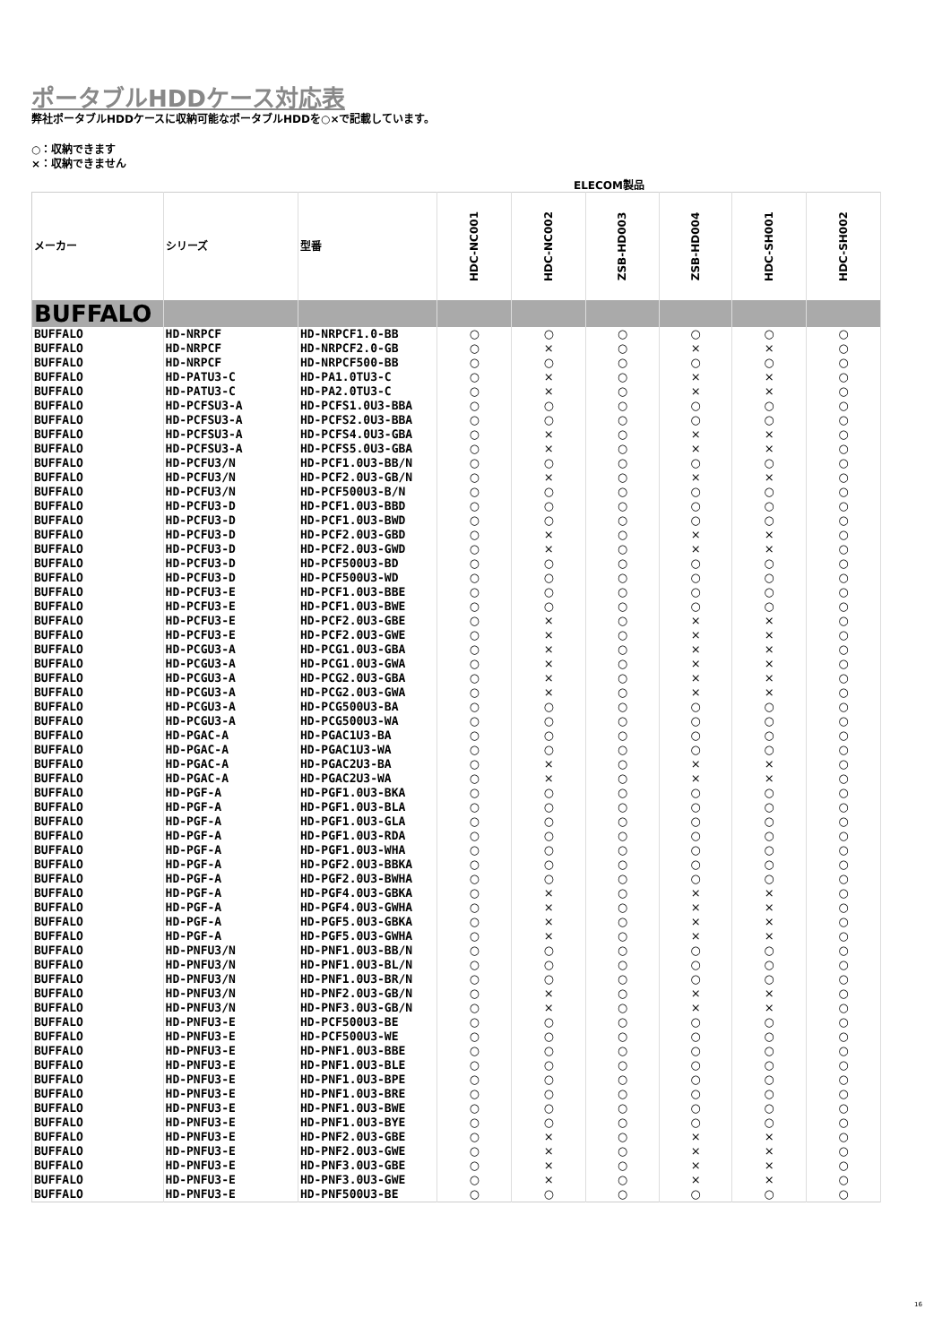ポータブルHDDケース対応表
弊社ポータブルHDDケースに収納可能なポータブルHDDを○×で記載しています。
○：収納できます
×：収納できません
ELECOM製品
| メーカー | シリーズ | 型番 | HDC-NC001 | HDC-NC002 | ZSB-HD003 | ZSB-HD004 | HDC-SH001 | HDC-SH002 |
| --- | --- | --- | --- | --- | --- | --- | --- | --- |
| BUFFALO | | | | | | | | |
| BUFFALO | HD-NRPCF | HD-NRPCF1.0-BB | ○ | ○ | ○ | ○ | ○ | ○ |
| BUFFALO | HD-NRPCF | HD-NRPCF2.0-GB | ○ | × | ○ | × | × | ○ |
| BUFFALO | HD-NRPCF | HD-NRPCF500-BB | ○ | ○ | ○ | ○ | ○ | ○ |
| BUFFALO | HD-PATU3-C | HD-PA1.0TU3-C | ○ | × | ○ | × | × | ○ |
| BUFFALO | HD-PATU3-C | HD-PA2.0TU3-C | ○ | × | ○ | × | × | ○ |
| BUFFALO | HD-PCFSU3-A | HD-PCFS1.0U3-BBA | ○ | ○ | ○ | ○ | ○ | ○ |
| BUFFALO | HD-PCFSU3-A | HD-PCFS2.0U3-BBA | ○ | ○ | ○ | ○ | ○ | ○ |
| BUFFALO | HD-PCFSU3-A | HD-PCFS4.0U3-GBA | ○ | × | ○ | × | × | ○ |
| BUFFALO | HD-PCFSU3-A | HD-PCFS5.0U3-GBA | ○ | × | ○ | × | × | ○ |
| BUFFALO | HD-PCFU3/N | HD-PCF1.0U3-BB/N | ○ | ○ | ○ | ○ | ○ | ○ |
| BUFFALO | HD-PCFU3/N | HD-PCF2.0U3-GB/N | ○ | × | ○ | × | × | ○ |
| BUFFALO | HD-PCFU3/N | HD-PCF500U3-B/N | ○ | ○ | ○ | ○ | ○ | ○ |
| BUFFALO | HD-PCFU3-D | HD-PCF1.0U3-BBD | ○ | ○ | ○ | ○ | ○ | ○ |
| BUFFALO | HD-PCFU3-D | HD-PCF1.0U3-BWD | ○ | ○ | ○ | ○ | ○ | ○ |
| BUFFALO | HD-PCFU3-D | HD-PCF2.0U3-GBD | ○ | × | ○ | × | × | ○ |
| BUFFALO | HD-PCFU3-D | HD-PCF2.0U3-GWD | ○ | × | ○ | × | × | ○ |
| BUFFALO | HD-PCFU3-D | HD-PCF500U3-BD | ○ | ○ | ○ | ○ | ○ | ○ |
| BUFFALO | HD-PCFU3-D | HD-PCF500U3-WD | ○ | ○ | ○ | ○ | ○ | ○ |
| BUFFALO | HD-PCFU3-E | HD-PCF1.0U3-BBE | ○ | ○ | ○ | ○ | ○ | ○ |
| BUFFALO | HD-PCFU3-E | HD-PCF1.0U3-BWE | ○ | ○ | ○ | ○ | ○ | ○ |
| BUFFALO | HD-PCFU3-E | HD-PCF2.0U3-GBE | ○ | × | ○ | × | × | ○ |
| BUFFALO | HD-PCFU3-E | HD-PCF2.0U3-GWE | ○ | × | ○ | × | × | ○ |
| BUFFALO | HD-PCGU3-A | HD-PCG1.0U3-GBA | ○ | × | ○ | × | × | ○ |
| BUFFALO | HD-PCGU3-A | HD-PCG1.0U3-GWA | ○ | × | ○ | × | × | ○ |
| BUFFALO | HD-PCGU3-A | HD-PCG2.0U3-GBA | ○ | × | ○ | × | × | ○ |
| BUFFALO | HD-PCGU3-A | HD-PCG2.0U3-GWA | ○ | × | ○ | × | × | ○ |
| BUFFALO | HD-PCGU3-A | HD-PCG500U3-BA | ○ | ○ | ○ | ○ | ○ | ○ |
| BUFFALO | HD-PCGU3-A | HD-PCG500U3-WA | ○ | ○ | ○ | ○ | ○ | ○ |
| BUFFALO | HD-PGAC-A | HD-PGAC1U3-BA | ○ | ○ | ○ | ○ | ○ | ○ |
| BUFFALO | HD-PGAC-A | HD-PGAC1U3-WA | ○ | ○ | ○ | ○ | ○ | ○ |
| BUFFALO | HD-PGAC-A | HD-PGAC2U3-BA | ○ | × | ○ | × | × | ○ |
| BUFFALO | HD-PGAC-A | HD-PGAC2U3-WA | ○ | × | ○ | × | × | ○ |
| BUFFALO | HD-PGF-A | HD-PGF1.0U3-BKA | ○ | ○ | ○ | ○ | ○ | ○ |
| BUFFALO | HD-PGF-A | HD-PGF1.0U3-BLA | ○ | ○ | ○ | ○ | ○ | ○ |
| BUFFALO | HD-PGF-A | HD-PGF1.0U3-GLA | ○ | ○ | ○ | ○ | ○ | ○ |
| BUFFALO | HD-PGF-A | HD-PGF1.0U3-RDA | ○ | ○ | ○ | ○ | ○ | ○ |
| BUFFALO | HD-PGF-A | HD-PGF1.0U3-WHA | ○ | ○ | ○ | ○ | ○ | ○ |
| BUFFALO | HD-PGF-A | HD-PGF2.0U3-BBKA | ○ | ○ | ○ | ○ | ○ | ○ |
| BUFFALO | HD-PGF-A | HD-PGF2.0U3-BWHA | ○ | ○ | ○ | ○ | ○ | ○ |
| BUFFALO | HD-PGF-A | HD-PGF4.0U3-GBKA | ○ | × | ○ | × | × | ○ |
| BUFFALO | HD-PGF-A | HD-PGF4.0U3-GWHA | ○ | × | ○ | × | × | ○ |
| BUFFALO | HD-PGF-A | HD-PGF5.0U3-GBKA | ○ | × | ○ | × | × | ○ |
| BUFFALO | HD-PGF-A | HD-PGF5.0U3-GWHA | ○ | × | ○ | × | × | ○ |
| BUFFALO | HD-PNFU3/N | HD-PNF1.0U3-BB/N | ○ | ○ | ○ | ○ | ○ | ○ |
| BUFFALO | HD-PNFU3/N | HD-PNF1.0U3-BL/N | ○ | ○ | ○ | ○ | ○ | ○ |
| BUFFALO | HD-PNFU3/N | HD-PNF1.0U3-BR/N | ○ | ○ | ○ | ○ | ○ | ○ |
| BUFFALO | HD-PNFU3/N | HD-PNF2.0U3-GB/N | ○ | × | ○ | × | × | ○ |
| BUFFALO | HD-PNFU3/N | HD-PNF3.0U3-GB/N | ○ | × | ○ | × | × | ○ |
| BUFFALO | HD-PNFU3-E | HD-PCF500U3-BE | ○ | ○ | ○ | ○ | ○ | ○ |
| BUFFALO | HD-PNFU3-E | HD-PCF500U3-WE | ○ | ○ | ○ | ○ | ○ | ○ |
| BUFFALO | HD-PNFU3-E | HD-PNF1.0U3-BBE | ○ | ○ | ○ | ○ | ○ | ○ |
| BUFFALO | HD-PNFU3-E | HD-PNF1.0U3-BLE | ○ | ○ | ○ | ○ | ○ | ○ |
| BUFFALO | HD-PNFU3-E | HD-PNF1.0U3-BPE | ○ | ○ | ○ | ○ | ○ | ○ |
| BUFFALO | HD-PNFU3-E | HD-PNF1.0U3-BRE | ○ | ○ | ○ | ○ | ○ | ○ |
| BUFFALO | HD-PNFU3-E | HD-PNF1.0U3-BWE | ○ | ○ | ○ | ○ | ○ | ○ |
| BUFFALO | HD-PNFU3-E | HD-PNF1.0U3-BYE | ○ | ○ | ○ | ○ | ○ | ○ |
| BUFFALO | HD-PNFU3-E | HD-PNF2.0U3-GBE | ○ | × | ○ | × | × | ○ |
| BUFFALO | HD-PNFU3-E | HD-PNF2.0U3-GWE | ○ | × | ○ | × | × | ○ |
| BUFFALO | HD-PNFU3-E | HD-PNF3.0U3-GBE | ○ | × | ○ | × | × | ○ |
| BUFFALO | HD-PNFU3-E | HD-PNF3.0U3-GWE | ○ | × | ○ | × | × | ○ |
| BUFFALO | HD-PNFU3-E | HD-PNF500U3-BE | ○ | ○ | ○ | ○ | ○ | ○ |
16